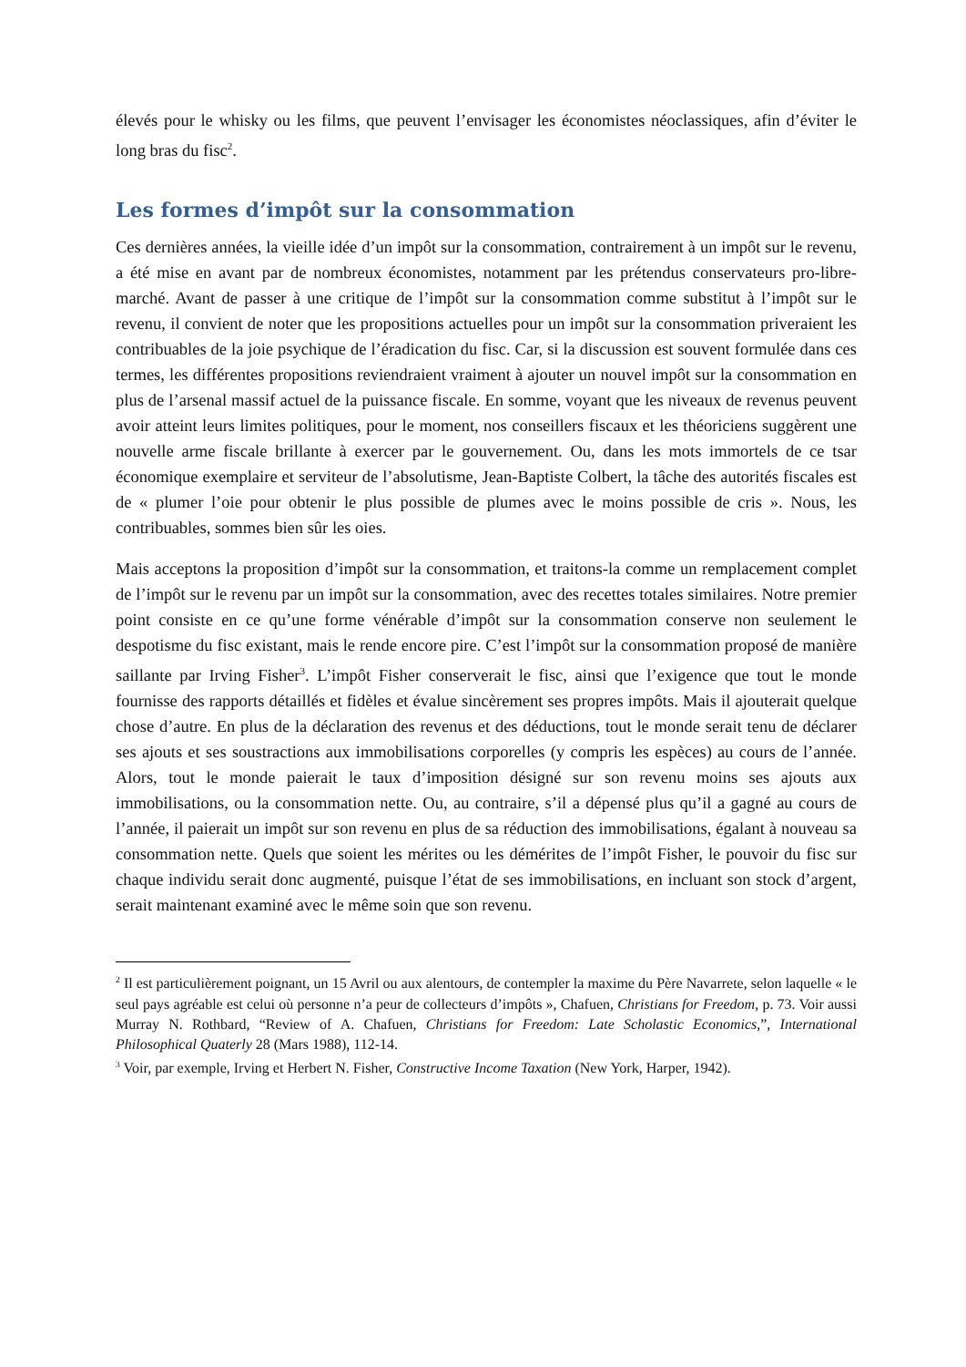élevés pour le whisky ou les films, que peuvent l’envisager les économistes néoclassiques, afin d’éviter le long bras du fisc<sup>2</sup>.
Les formes d’impôt sur la consommation
Ces dernières années, la vieille idée d’un impôt sur la consommation, contrairement à un impôt sur le revenu, a été mise en avant par de nombreux économistes, notamment par les prétendus conservateurs pro-libre-marché. Avant de passer à une critique de l’impôt sur la consommation comme substitut à l’impôt sur le revenu, il convient de noter que les propositions actuelles pour un impôt sur la consommation priveraient les contribuables de la joie psychique de l’éradication du fisc. Car, si la discussion est souvent formulée dans ces termes, les différentes propositions reviendraient vraiment à ajouter un nouvel impôt sur la consommation en plus de l’arsenal massif actuel de la puissance fiscale. En somme, voyant que les niveaux de revenus peuvent avoir atteint leurs limites politiques, pour le moment, nos conseillers fiscaux et les théoriciens suggèrent une nouvelle arme fiscale brillante à exercer par le gouvernement. Ou, dans les mots immortels de ce tsar économique exemplaire et serviteur de l’absolutisme, Jean-Baptiste Colbert, la tâche des autorités fiscales est de « plumer l’oie pour obtenir le plus possible de plumes avec le moins possible de cris ». Nous, les contribuables, sommes bien sûr les oies.
Mais acceptons la proposition d’impôt sur la consommation, et traitons-la comme un remplacement complet de l’impôt sur le revenu par un impôt sur la consommation, avec des recettes totales similaires. Notre premier point consiste en ce qu’une forme vénérable d’impôt sur la consommation conserve non seulement le despotisme du fisc existant, mais le rende encore pire. C’est l’impôt sur la consommation proposé de manière saillante par Irving Fisher<sup>3</sup>. L’impôt Fisher conserverait le fisc, ainsi que l’exigence que tout le monde fournisse des rapports détaillés et fidèles et évalue sincèrement ses propres impôts. Mais il ajouterait quelque chose d’autre. En plus de la déclaration des revenus et des déductions, tout le monde serait tenu de déclarer ses ajouts et ses soustractions aux immobilisations corporelles (y compris les espèces) au cours de l’année. Alors, tout le monde paierait le taux d’imposition désigné sur son revenu moins ses ajouts aux immobilisations, ou la consommation nette. Ou, au contraire, s’il a dépensé plus qu’il a gagné au cours de l’année, il paierait un impôt sur son revenu en plus de sa réduction des immobilisations, égalant à nouveau sa consommation nette. Quels que soient les mérites ou les démérites de l’impôt Fisher, le pouvoir du fisc sur chaque individu serait donc augmenté, puisque l’état de ses immobilisations, en incluant son stock d’argent, serait maintenant examiné avec le même soin que son revenu.
<sup>2</sup> Il est particulièrement poignant, un 15 Avril ou aux alentours, de contempler la maxime du Père Navarrete, selon laquelle « le seul pays agréable est celui où personne n’a peur de collecteurs d’impôts », Chafuen, Christians for Freedom, p. 73. Voir aussi Murray N. Rothbard, “Review of A. Chafuen, Christians for Freedom: Late Scholastic Economics,”, International Philosophical Quaterly 28 (Mars 1988), 112-14.
<sup>3</sup> Voir, par exemple, Irving et Herbert N. Fisher, Constructive Income Taxation (New York, Harper, 1942).